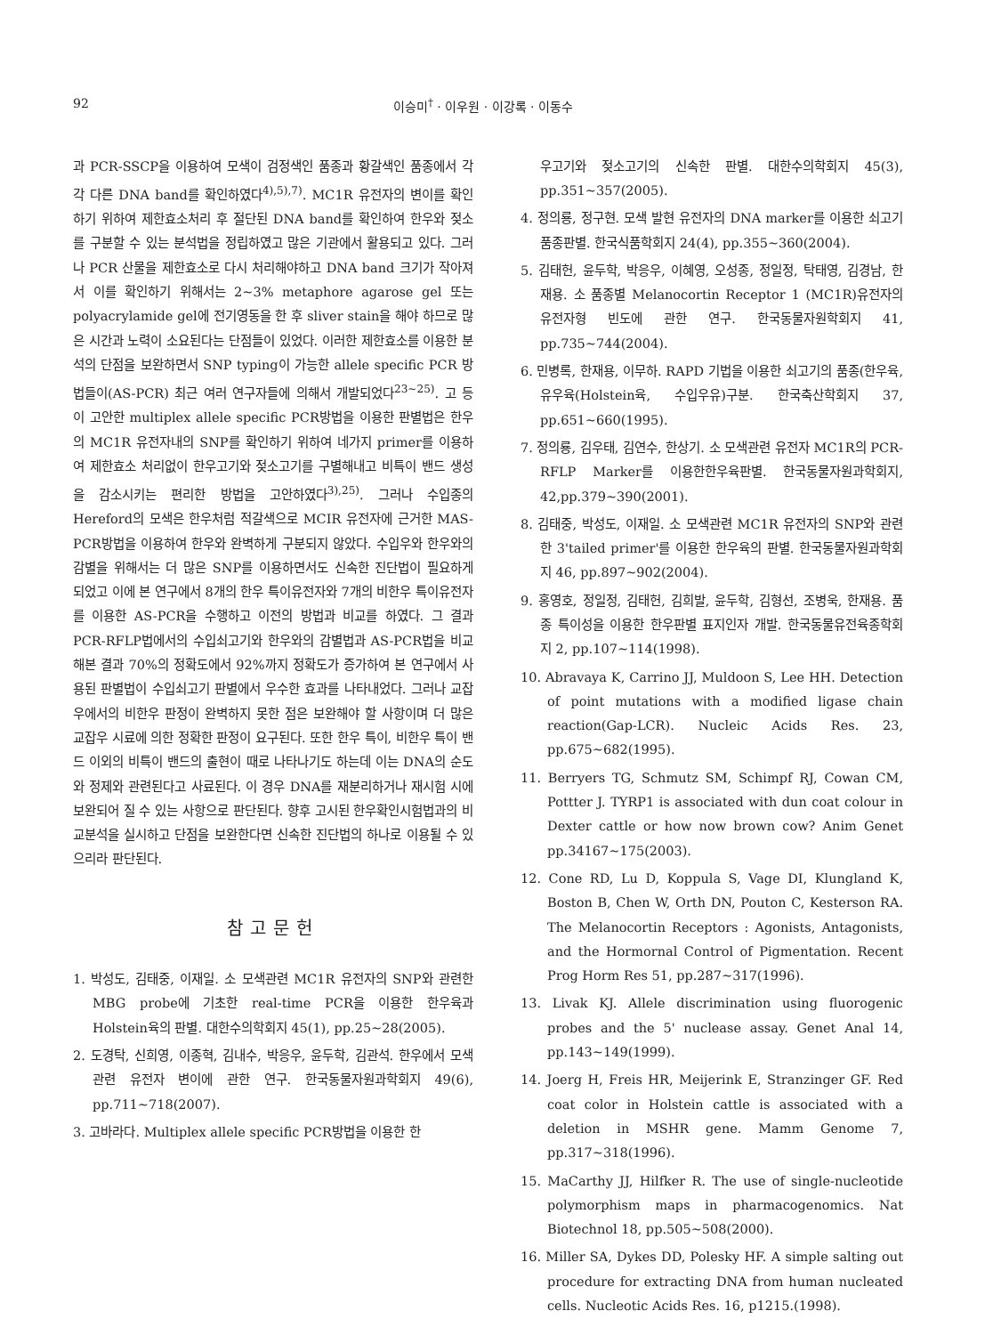92 이승미<sup>†</sup> · 이우원 · 이강록 · 이동수
과 PCR-SSCP을 이용하여 모색이 검정색인 품종과 황갈색인 품종에서 각각 다른 DNA band를 확인하였다<sup>4),5),7)</sup>. MC1R 유전자의 변이를 확인하기 위하여 제한효소처리 후 절단된 DNA band를 확인하여 한우와 젖소를 구분할 수 있는 분석법을 정립하였고 많은 기관에서 활용되고 있다. 그러나 PCR 산물을 제한효소로 다시 처리해야하고 DNA band 크기가 작아져서 이를 확인하기 위해서는 2~3% metaphore agarose gel 또는 polyacrylamide gel에 전기영동을 한 후 sliver stain을 해야 하므로 많은 시간과 노력이 소요된다는 단점들이 있었다. 이러한 제한효소를 이용한 분석의 단점을 보완하면서 SNP typing이 가능한 allele specific PCR 방법들이(AS-PCR) 최근 여러 연구자들에 의해서 개발되었다<sup>23~25)</sup>. 고 등이 고안한 multiplex allele specific PCR방법을 이용한 판별법은 한우의 MC1R 유전자내의 SNP를 확인하기 위하여 네가지 primer를 이용하여 제한효소 처리없이 한우고기와 젖소고기를 구별해내고 비특이 밴드 생성을 감소시키는 편리한 방법을 고안하였다<sup>3),25)</sup>. 그러나 수입종의 Hereford의 모색은 한우처럼 적갈색으로 MCIR 유전자에 근거한 MAS-PCR방법을 이용하여 한우와 완벽하게 구분되지 않았다. 수입우와 한우와의 감별을 위해서는 더 많은 SNP를 이용하면서도 신속한 진단법이 필요하게 되었고 이에 본 연구에서 8개의 한우 특이유전자와 7개의 비한우 특이유전자를 이용한 AS-PCR을 수행하고 이전의 방법과 비교를 하였다. 그 결과 PCR-RFLP법에서의 수입쇠고기와 한우와의 감별법과 AS-PCR법을 비교해본 결과 70%의 정확도에서 92%까지 정확도가 증가하여 본 연구에서 사용된 판별법이 수입쇠고기 판별에서 우수한 효과를 나타내었다. 그러나 교잡우에서의 비한우 판정이 완벽하지 못한 점은 보완해야 할 사항이며 더 많은 교잡우 시료에 의한 정확한 판정이 요구된다. 또한 한우 특이, 비한우 특이 밴드 이외의 비특이 밴드의 출현이 때로 나타나기도 하는데 이는 DNA의 순도와 정제와 관련된다고 사료된다. 이 경우 DNA를 재분리하거나 재시험 시에 보완되어 질 수 있는 사항으로 판단된다. 향후 고시된 한우확인시험법과의 비교분석을 실시하고 단점을 보완한다면 신속한 진단법의 하나로 이용될 수 있으리라 판단된다.
참고문헌
1. 박성도, 김태중, 이재일. 소 모색관련 MC1R 유전자의 SNP와 관련한 MBG probe에 기초한 real-time PCR을 이용한 한우육과 Holstein육의 판별. 대한수의학회지 45(1), pp.25~28(2005).
2. 도경탁, 신희영, 이종혁, 김내수, 박응우, 윤두학, 김관석. 한우에서 모색관련 유전자 변이에 관한 연구. 한국동물자원과학회지 49(6), pp.711~718(2007).
3. 고바라다. Multiplex allele specific PCR방법을 이용한 한
우고기와 젖소고기의 신속한 판별. 대한수의학회지 45(3), pp.351~357(2005).
4. 정의룡, 정구현. 모색 발현 유전자의 DNA marker를 이용한 쇠고기 품종판별. 한국식품학회지 24(4), pp.355~360(2004).
5. 김태헌, 윤두학, 박응우, 이혜영, 오성종, 정일정, 탁태영, 김경남, 한재용. 소 품종별 Melanocortin Receptor 1 (MC1R)유전자의 유전자형 빈도에 관한 연구. 한국동물자원학회지 41, pp.735~744(2004).
6. 민병록, 한재용, 이무하. RAPD 기법을 이용한 쇠고기의 품종(한우육, 유우육(Holstein육, 수입우유)구분. 한국축산학회지 37, pp.651~660(1995).
7. 정의룡, 김우태, 김연수, 한상기. 소 모색관련 유전자 MC1R의 PCR-RFLP Marker를 이용한한우육판별. 한국동물자원과학회지, 42,pp.379~390(2001).
8. 김태중, 박성도, 이재일. 소 모색관련 MC1R 유전자의 SNP와 관련한 3'tailed primer'를 이용한 한우육의 판별. 한국동물자원과학회지 46, pp.897~902(2004).
9. 홍영호, 정일정, 김태헌, 김희발, 윤두학, 김형선, 조병욱, 한재용. 품종 특이성을 이용한 한우판별 표지인자 개발. 한국동물유전육종학회지 2, pp.107~114(1998).
10. Abravaya K, Carrino JJ, Muldoon S, Lee HH. Detection of point mutations with a modified ligase chain reaction(Gap-LCR). Nucleic Acids Res. 23, pp.675~682(1995).
11. Berryers TG, Schmutz SM, Schimpf RJ, Cowan CM, Pottter J. TYRP1 is associated with dun coat colour in Dexter cattle or how now brown cow? Anim Genet pp.34167~175(2003).
12. Cone RD, Lu D, Koppula S, Vage DI, Klungland K, Boston B, Chen W, Orth DN, Pouton C, Kesterson RA. The Melanocortin Receptors : Agonists, Antagonists, and the Hormornal Control of Pigmentation. Recent Prog Horm Res 51, pp.287~317(1996).
13. Livak KJ. Allele discrimination using fluorogenic probes and the 5' nuclease assay. Genet Anal 14, pp.143~149(1999).
14. Joerg H, Freis HR, Meijerink E, Stranzinger GF. Red coat color in Holstein cattle is associated with a deletion in MSHR gene. Mamm Genome 7, pp.317~318(1996).
15. MaCarthy JJ, Hilfker R. The use of single-nucleotide polymorphism maps in pharmacogenomics. Nat Biotechnol 18, pp.505~508(2000).
16. Miller SA, Dykes DD, Polesky HF. A simple salting out procedure for extracting DNA from human nucleated cells. Nucleotic Acids Res. 16, p1215.(1998).